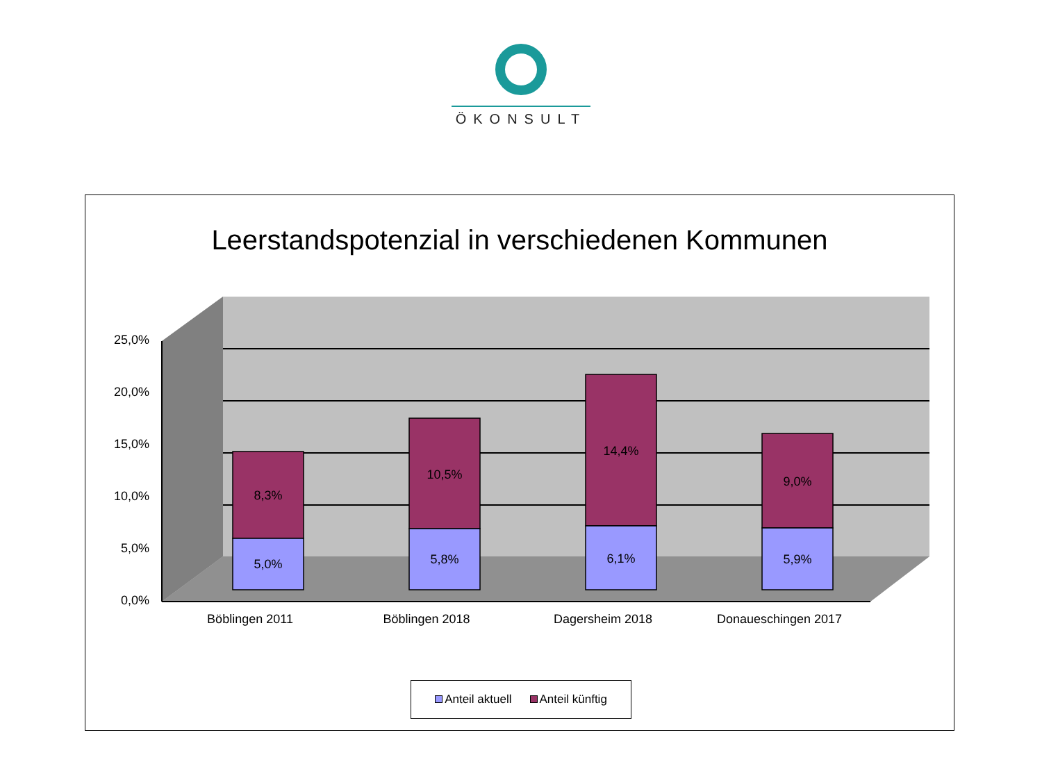ÖKONSULT
Leerstandspotenzial in verschiedenen Kommunen
25,0%
20,0%
15,0%
10,0%
5,0%
0,0%
8,3%
5,0%
10,5%
5,8%
14,4%
6,1%
9,0%
5,9%
Böblingen 2011
Böblingen 2018
Dagersheim 2018
Donaueschingen 2017
Anteil aktuell Anteil künftig